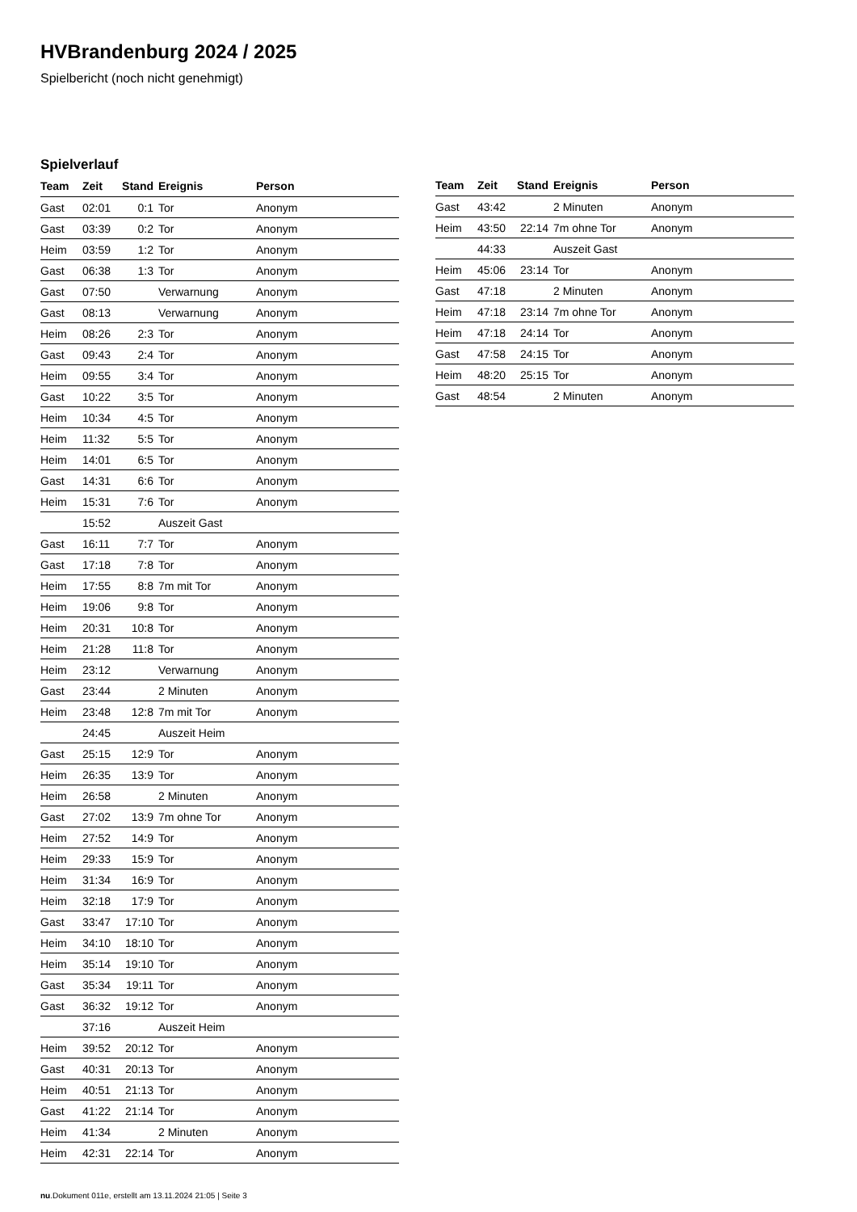HVBrandenburg 2024 / 2025
Spielbericht (noch nicht genehmigt)
Spielverlauf
| Team | Zeit | Stand | Ereignis | Person |
| --- | --- | --- | --- | --- |
| Gast | 02:01 | 0:1 | Tor | Anonym |
| Gast | 03:39 | 0:2 | Tor | Anonym |
| Heim | 03:59 | 1:2 | Tor | Anonym |
| Gast | 06:38 | 1:3 | Tor | Anonym |
| Gast | 07:50 | | Verwarnung | Anonym |
| Gast | 08:13 | | Verwarnung | Anonym |
| Heim | 08:26 | 2:3 | Tor | Anonym |
| Gast | 09:43 | 2:4 | Tor | Anonym |
| Heim | 09:55 | 3:4 | Tor | Anonym |
| Gast | 10:22 | 3:5 | Tor | Anonym |
| Heim | 10:34 | 4:5 | Tor | Anonym |
| Heim | 11:32 | 5:5 | Tor | Anonym |
| Heim | 14:01 | 6:5 | Tor | Anonym |
| Gast | 14:31 | 6:6 | Tor | Anonym |
| Heim | 15:31 | 7:6 | Tor | Anonym |
| | 15:52 | | Auszeit Gast | |
| Gast | 16:11 | 7:7 | Tor | Anonym |
| Gast | 17:18 | 7:8 | Tor | Anonym |
| Heim | 17:55 | 8:8 | 7m mit Tor | Anonym |
| Heim | 19:06 | 9:8 | Tor | Anonym |
| Heim | 20:31 | 10:8 | Tor | Anonym |
| Heim | 21:28 | 11:8 | Tor | Anonym |
| Heim | 23:12 | | Verwarnung | Anonym |
| Gast | 23:44 | | 2 Minuten | Anonym |
| Heim | 23:48 | 12:8 | 7m mit Tor | Anonym |
| | 24:45 | | Auszeit Heim | |
| Gast | 25:15 | 12:9 | Tor | Anonym |
| Heim | 26:35 | 13:9 | Tor | Anonym |
| Heim | 26:58 | | 2 Minuten | Anonym |
| Gast | 27:02 | 13:9 | 7m ohne Tor | Anonym |
| Heim | 27:52 | 14:9 | Tor | Anonym |
| Heim | 29:33 | 15:9 | Tor | Anonym |
| Heim | 31:34 | 16:9 | Tor | Anonym |
| Heim | 32:18 | 17:9 | Tor | Anonym |
| Gast | 33:47 | 17:10 | Tor | Anonym |
| Heim | 34:10 | 18:10 | Tor | Anonym |
| Heim | 35:14 | 19:10 | Tor | Anonym |
| Gast | 35:34 | 19:11 | Tor | Anonym |
| Gast | 36:32 | 19:12 | Tor | Anonym |
| | 37:16 | | Auszeit Heim | |
| Heim | 39:52 | 20:12 | Tor | Anonym |
| Gast | 40:31 | 20:13 | Tor | Anonym |
| Heim | 40:51 | 21:13 | Tor | Anonym |
| Gast | 41:22 | 21:14 | Tor | Anonym |
| Heim | 41:34 | | 2 Minuten | Anonym |
| Heim | 42:31 | 22:14 | Tor | Anonym |
| Team | Zeit | Stand | Ereignis | Person |
| --- | --- | --- | --- | --- |
| Gast | 43:42 | | 2 Minuten | Anonym |
| Heim | 43:50 | 22:14 | 7m ohne Tor | Anonym |
| | 44:33 | | Auszeit Gast | |
| Heim | 45:06 | 23:14 | Tor | Anonym |
| Gast | 47:18 | | 2 Minuten | Anonym |
| Heim | 47:18 | 23:14 | 7m ohne Tor | Anonym |
| Heim | 47:18 | 24:14 | Tor | Anonym |
| Gast | 47:58 | 24:15 | Tor | Anonym |
| Heim | 48:20 | 25:15 | Tor | Anonym |
| Gast | 48:54 | | 2 Minuten | Anonym |
nu.Dokument 011e, erstellt am 13.11.2024 21:05 | Seite 3